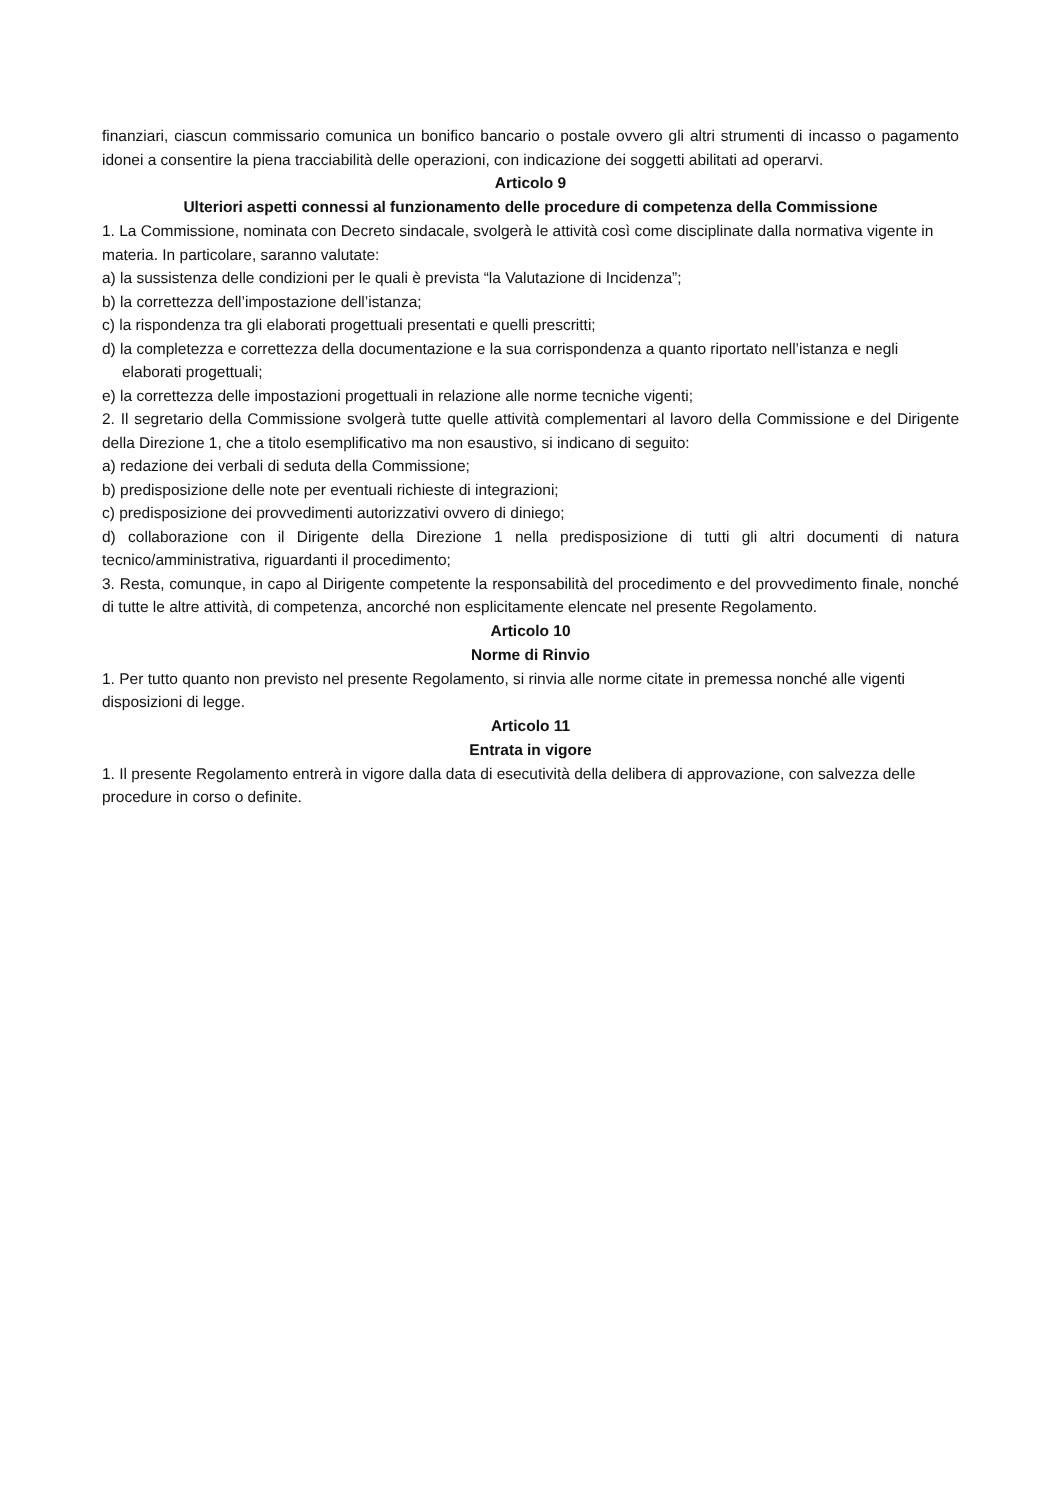finanziari, ciascun commissario comunica un bonifico bancario o postale ovvero gli altri strumenti di incasso o pagamento idonei a consentire la piena tracciabilità delle operazioni, con indicazione dei soggetti abilitati ad operarvi.
Articolo 9
Ulteriori aspetti connessi al funzionamento delle procedure di competenza della Commissione
1. La Commissione, nominata con Decreto sindacale, svolgerà le attività così come disciplinate dalla normativa vigente in materia. In particolare, saranno valutate:
a) la sussistenza delle condizioni per le quali è prevista “la Valutazione di Incidenza”;
b) la correttezza dell’impostazione dell’istanza;
c) la rispondenza tra gli elaborati progettuali presentati e quelli prescritti;
d) la completezza e correttezza della documentazione e la sua corrispondenza a quanto riportato nell’istanza e negli elaborati progettuali;
e) la correttezza delle impostazioni progettuali in relazione alle norme tecniche vigenti;
2. Il segretario della Commissione svolgerà tutte quelle attività complementari al lavoro della Commissione e del Dirigente della Direzione 1, che a titolo esemplificativo ma non esaustivo, si indicano di seguito:
a) redazione dei verbali di seduta della Commissione;
b) predisposizione delle note per eventuali richieste di integrazioni;
c) predisposizione dei provvedimenti autorizzativi ovvero di diniego;
d) collaborazione con il Dirigente della Direzione 1 nella predisposizione di tutti gli altri documenti di natura tecnico/amministrativa, riguardanti il procedimento;
3. Resta, comunque, in capo al Dirigente competente la responsabilità del procedimento e del provvedimento finale, nonché di tutte le altre attività, di competenza, ancorché non esplicitamente elencate nel presente Regolamento.
Articolo 10
Norme di Rinvio
1. Per tutto quanto non previsto nel presente Regolamento, si rinvia alle norme citate in premessa nonché alle vigenti disposizioni di legge.
Articolo 11
Entrata in vigore
1. Il presente Regolamento entrerà in vigore dalla data di esecutività della delibera di approvazione, con salvezza delle procedure in corso o definite.